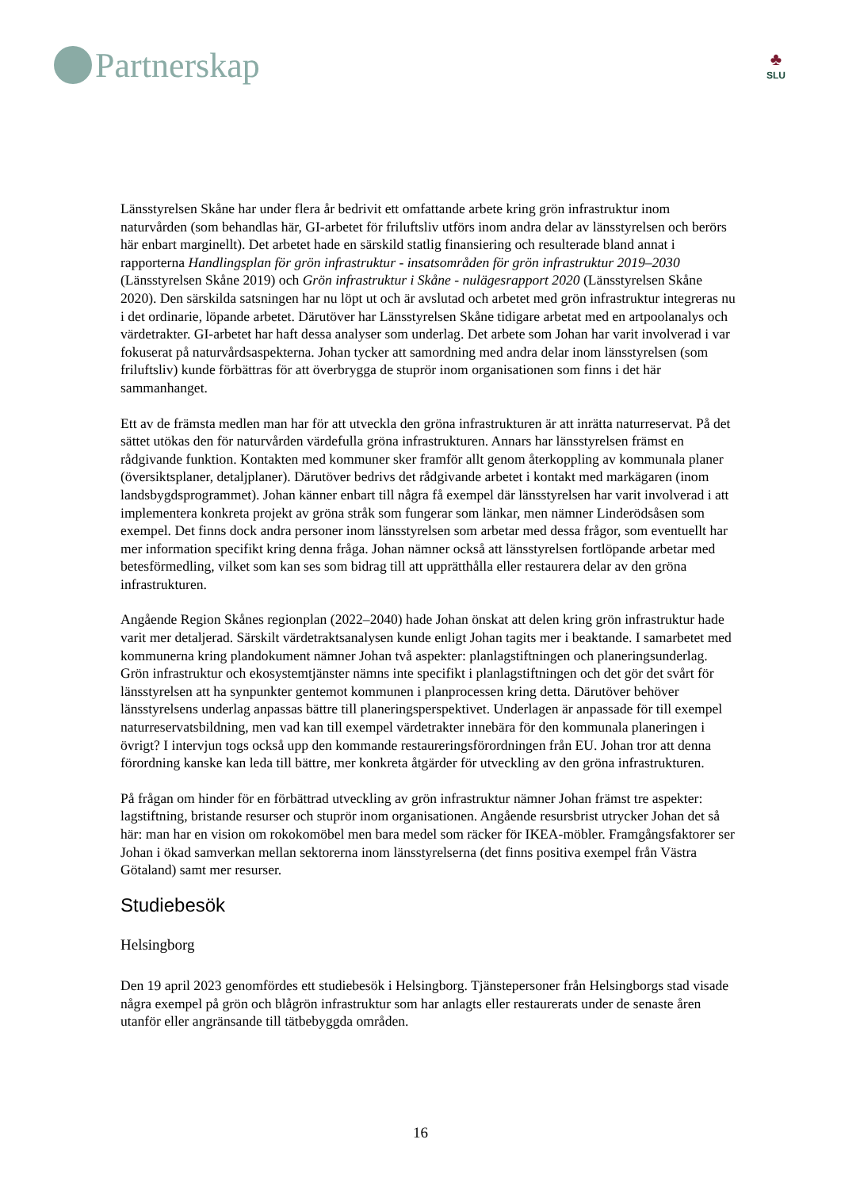Partnerskap
♣
SLU
Länsstyrelsen Skåne har under flera år bedrivit ett omfattande arbete kring grön infrastruktur inom naturvården (som behandlas här, GI-arbetet för friluftsliv utförs inom andra delar av länsstyrelsen och berörs här enbart marginellt). Det arbetet hade en särskild statlig finansiering och resulterade bland annat i rapporterna Handlingsplan för grön infrastruktur - insatsområden för grön infrastruktur 2019–2030 (Länsstyrelsen Skåne 2019) och Grön infrastruktur i Skåne - nulägesrapport 2020 (Länsstyrelsen Skåne 2020). Den särskilda satsningen har nu löpt ut och är avslutad och arbetet med grön infrastruktur integreras nu i det ordinarie, löpande arbetet. Därutöver har Länsstyrelsen Skåne tidigare arbetat med en artpoolanalys och värdetrakter. GI-arbetet har haft dessa analyser som underlag. Det arbete som Johan har varit involverad i var fokuserat på naturvårdsaspekterna. Johan tycker att samordning med andra delar inom länsstyrelsen (som friluftsliv) kunde förbättras för att överbrygga de stuprör inom organisationen som finns i det här sammanhanget.
Ett av de främsta medlen man har för att utveckla den gröna infrastrukturen är att inrätta naturreservat. På det sättet utökas den för naturvården värdefulla gröna infrastrukturen. Annars har länsstyrelsen främst en rådgivande funktion. Kontakten med kommuner sker framför allt genom återkoppling av kommunala planer (översiktsplaner, detaljplaner). Därutöver bedrivs det rådgivande arbetet i kontakt med markägaren (inom landsbygdsprogrammet). Johan känner enbart till några få exempel där länsstyrelsen har varit involverad i att implementera konkreta projekt av gröna stråk som fungerar som länkar, men nämner Linderödsåsen som exempel. Det finns dock andra personer inom länsstyrelsen som arbetar med dessa frågor, som eventuellt har mer information specifikt kring denna fråga. Johan nämner också att länsstyrelsen fortlöpande arbetar med betesförmedling, vilket som kan ses som bidrag till att upprätthålla eller restaurera delar av den gröna infrastrukturen.
Angående Region Skånes regionplan (2022–2040) hade Johan önskat att delen kring grön infrastruktur hade varit mer detaljerad. Särskilt värdetraktsanalysen kunde enligt Johan tagits mer i beaktande. I samarbetet med kommunerna kring plandokument nämner Johan två aspekter: planlagstiftningen och planeringsunderlag. Grön infrastruktur och ekosystemtjänster nämns inte specifikt i planlagstiftningen och det gör det svårt för länsstyrelsen att ha synpunkter gentemot kommunen i planprocessen kring detta. Därutöver behöver länsstyrelsens underlag anpassas bättre till planeringsperspektivet. Underlagen är anpassade för till exempel naturreservatsbildning, men vad kan till exempel värdetrakter innebära för den kommunala planeringen i övrigt? I intervjun togs också upp den kommande restaureringsförordningen från EU. Johan tror att denna förordning kanske kan leda till bättre, mer konkreta åtgärder för utveckling av den gröna infrastrukturen.
På frågan om hinder för en förbättrad utveckling av grön infrastruktur nämner Johan främst tre aspekter: lagstiftning, bristande resurser och stuprör inom organisationen. Angående resursbrist utrycker Johan det så här: man har en vision om rokokomöbel men bara medel som räcker för IKEA-möbler. Framgångsfaktorer ser Johan i ökad samverkan mellan sektorerna inom länsstyrelserna (det finns positiva exempel från Västra Götaland) samt mer resurser.
Studiebesök
Helsingborg
Den 19 april 2023 genomfördes ett studiebesök i Helsingborg. Tjänstepersoner från Helsingborgs stad visade några exempel på grön och blågrön infrastruktur som har anlagts eller restaurerats under de senaste åren utanför eller angränsande till tätbebyggda områden.
16